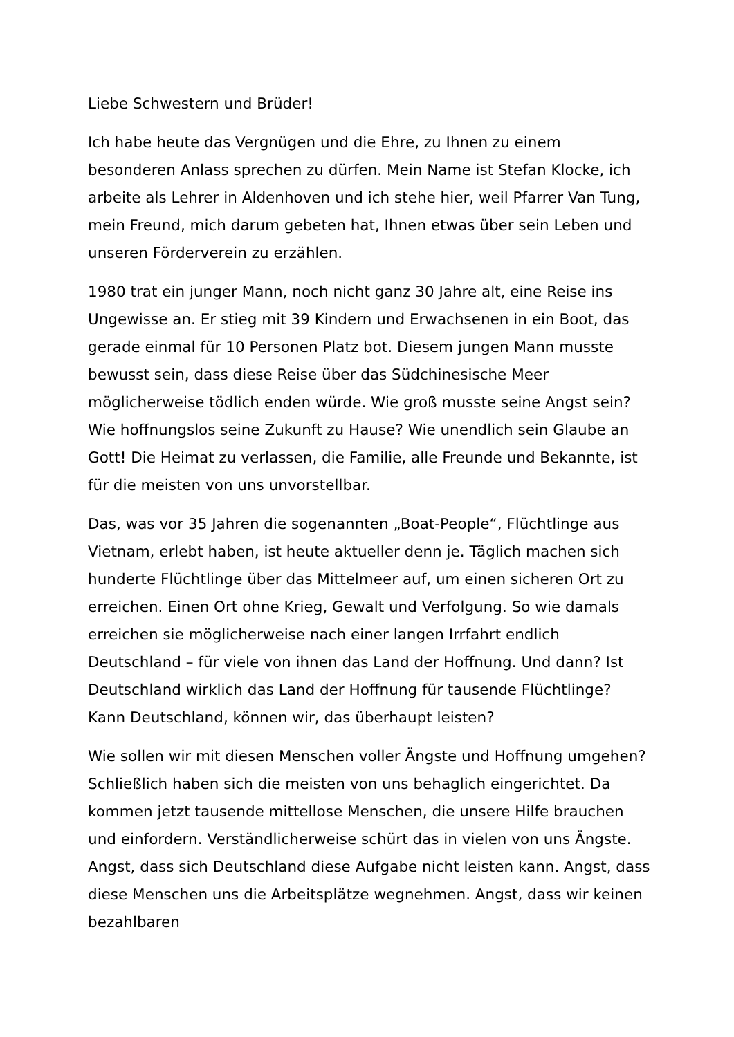Liebe Schwestern und Brüder!
Ich habe heute das Vergnügen und die Ehre, zu Ihnen zu einem besonderen Anlass sprechen zu dürfen. Mein Name ist Stefan Klocke, ich arbeite als Lehrer in Aldenhoven und ich stehe hier, weil Pfarrer Van Tung, mein Freund, mich darum gebeten hat, Ihnen etwas über sein Leben und unseren Förderverein zu erzählen.
1980 trat ein junger Mann, noch nicht ganz 30 Jahre alt, eine Reise ins Ungewisse an. Er stieg mit 39 Kindern und Erwachsenen in ein Boot, das gerade einmal für 10 Personen Platz bot. Diesem jungen Mann musste bewusst sein, dass diese Reise über das Südchinesische Meer möglicherweise tödlich enden würde. Wie groß musste seine Angst sein? Wie hoffnungslos seine Zukunft zu Hause? Wie unendlich sein Glaube an Gott! Die Heimat zu verlassen, die Familie, alle Freunde und Bekannte, ist für die meisten von uns unvorstellbar.
Das, was vor 35 Jahren die sogenannten „Boat-People“, Flüchtlinge aus Vietnam, erlebt haben, ist heute aktueller denn je. Täglich machen sich hunderte Flüchtlinge über das Mittelmeer auf, um einen sicheren Ort zu erreichen. Einen Ort ohne Krieg, Gewalt und Verfolgung. So wie damals erreichen sie möglicherweise nach einer langen Irrfahrt endlich Deutschland – für viele von ihnen das Land der Hoffnung. Und dann? Ist Deutschland wirklich das Land der Hoffnung für tausende Flüchtlinge? Kann Deutschland, können wir, das überhaupt leisten?
Wie sollen wir mit diesen Menschen voller Ängste und Hoffnung umgehen? Schließlich haben sich die meisten von uns behaglich eingerichtet. Da kommen jetzt tausende mittellose Menschen, die unsere Hilfe brauchen und einfordern. Verständlicherweise schürt das in vielen von uns Ängste. Angst, dass sich Deutschland diese Aufgabe nicht leisten kann. Angst, dass diese Menschen uns die Arbeitsplätze wegnehmen. Angst, dass wir keinen bezahlbaren